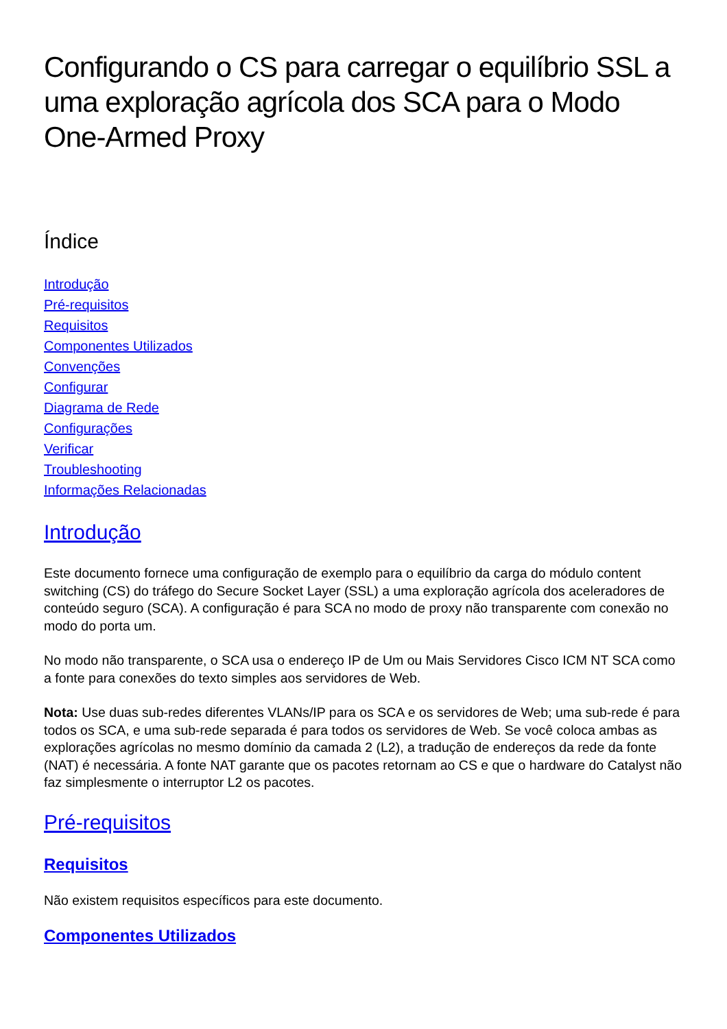Configurando o CS para carregar o equilíbrio SSL a uma exploração agrícola dos SCA para o Modo One-Armed Proxy
Índice
Introdução
Pré-requisitos
Requisitos
Componentes Utilizados
Convenções
Configurar
Diagrama de Rede
Configurações
Verificar
Troubleshooting
Informações Relacionadas
Introdução
Este documento fornece uma configuração de exemplo para o equilíbrio da carga do módulo content switching (CS) do tráfego do Secure Socket Layer (SSL) a uma exploração agrícola dos aceleradores de conteúdo seguro (SCA). A configuração é para SCA no modo de proxy não transparente com conexão no modo do porta um.
No modo não transparente, o SCA usa o endereço IP de Um ou Mais Servidores Cisco ICM NT SCA como a fonte para conexões do texto simples aos servidores de Web.
Nota: Use duas sub-redes diferentes VLANs/IP para os SCA e os servidores de Web; uma sub-rede é para todos os SCA, e uma sub-rede separada é para todos os servidores de Web. Se você coloca ambas as explorações agrícolas no mesmo domínio da camada 2 (L2), a tradução de endereços da rede da fonte (NAT) é necessária. A fonte NAT garante que os pacotes retornam ao CS e que o hardware do Catalyst não faz simplesmente o interruptor L2 os pacotes.
Pré-requisitos
Requisitos
Não existem requisitos específicos para este documento.
Componentes Utilizados